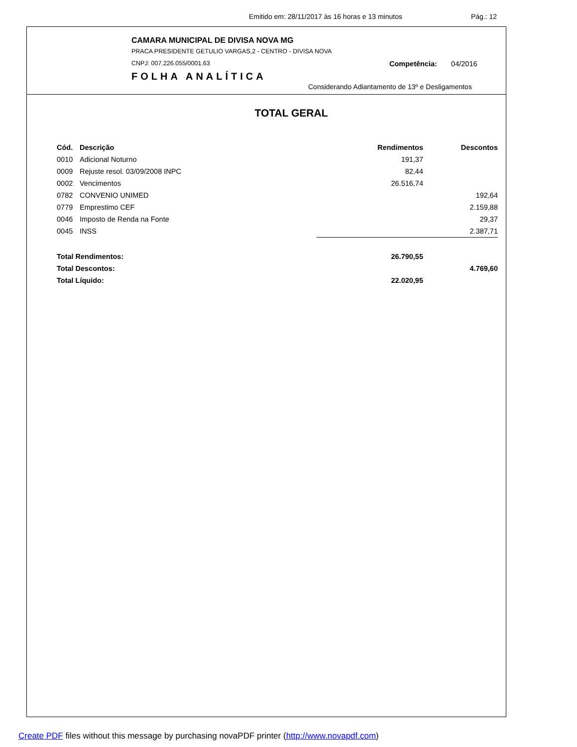Emitido em: 28/11/2017 às 16 horas e 13 minutos Pág.: 12
CAMARA MUNICIPAL DE DIVISA NOVA MG
PRACA PRESIDENTE GETULIO VARGAS,2 - CENTRO - DIVISA NOVA
CNPJ: 007.226.055/0001.63 Competência: 04/2016
FOLHA ANALÍTICA
Considerando Adiantamento de 13º e Desligamentos
TOTAL GERAL
| Cód. | Descrição | Rendimentos | Descontos |
| --- | --- | --- | --- |
| 0010 | Adicional Noturno | 191,37 | |
| 0009 | Rejuste resol. 03/09/2008 INPC | 82,44 | |
| 0002 | Vencimentos | 26.516,74 | |
| 0782 | CONVENIO UNIMED | | 192,64 |
| 0779 | Emprestimo CEF | | 2.159,88 |
| 0046 | Imposto de Renda na Fonte | | 29,37 |
| 0045 | INSS | | 2.387,71 |
| Total Rendimentos: | | 26.790,55 | |
| Total Descontos: | | | 4.769,60 |
| Total Líquido: | | 22.020,95 | |
Create PDF files without this message by purchasing novaPDF printer (http://www.novapdf.com)